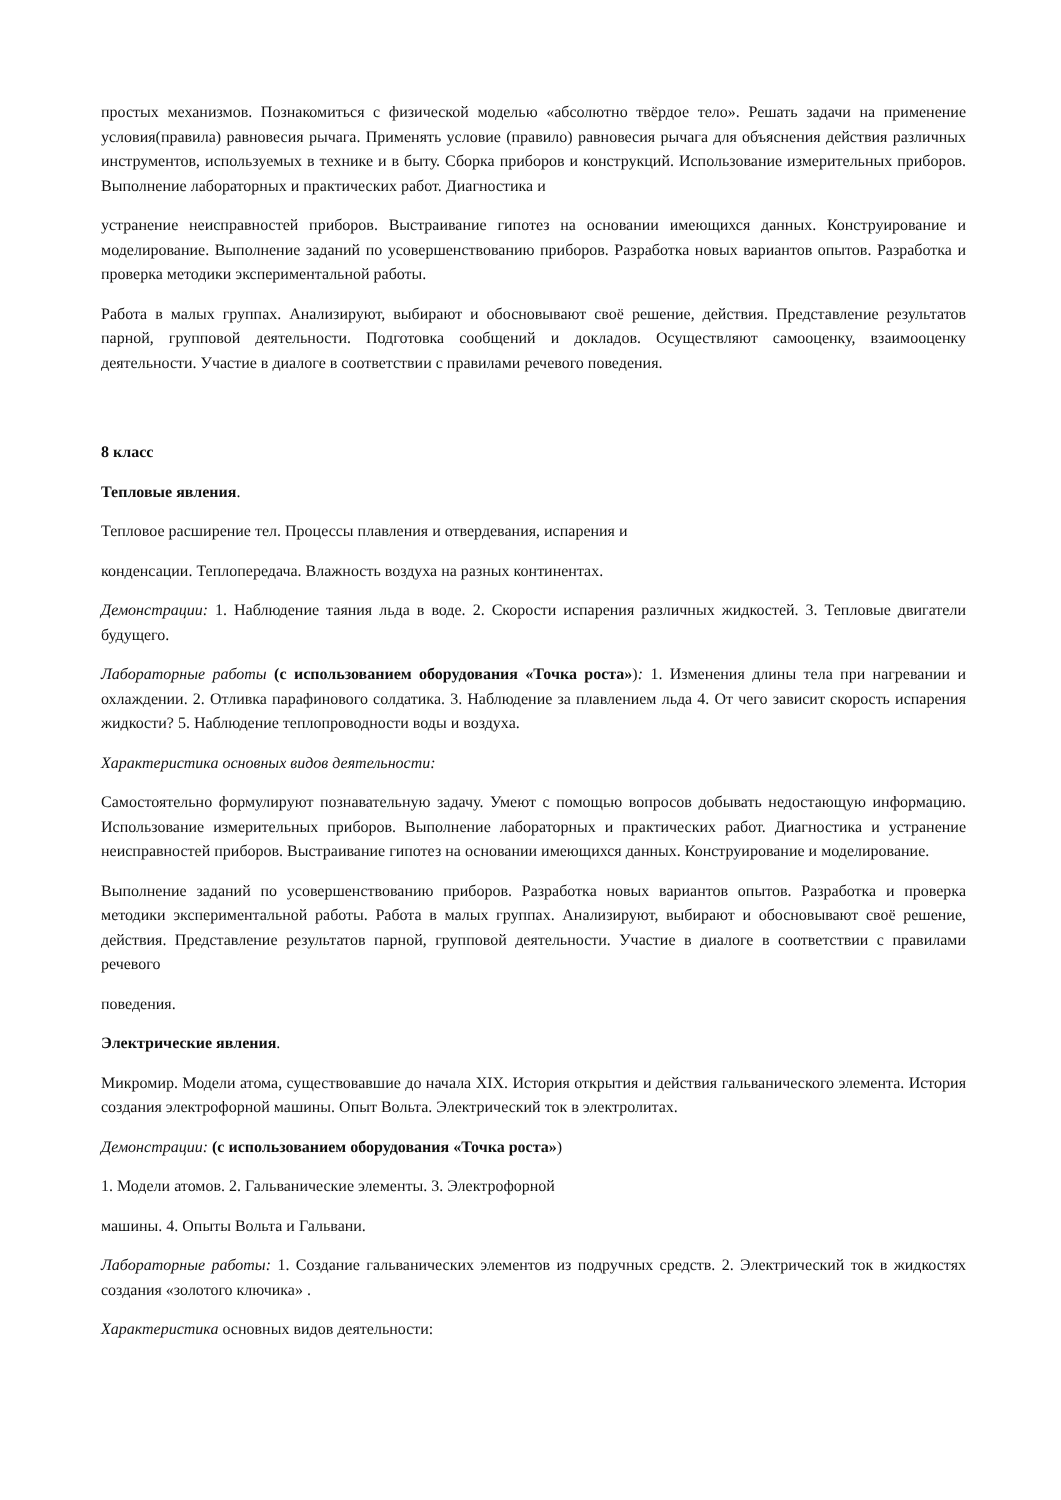простых механизмов. Познакомиться с физической моделью «абсолютно твёрдое тело». Решать задачи на применение условия(правила) равновесия рычага. Применять условие (правило) равновесия рычага для объяснения действия различных инструментов, используемых в технике и в быту. Сборка приборов и конструкций. Использование измерительных приборов. Выполнение лабораторных и практических работ. Диагностика и
устранение неисправностей приборов. Выстраивание гипотез на основании имеющихся данных. Конструирование и моделирование. Выполнение заданий по усовершенствованию приборов. Разработка новых вариантов опытов. Разработка и проверка методики экспериментальной работы.
Работа в малых группах. Анализируют, выбирают и обосновывают своё решение, действия. Представление результатов парной, групповой деятельности. Подготовка сообщений и докладов. Осуществляют самооценку, взаимооценку деятельности. Участие в диалоге в соответствии с правилами речевого поведения.
8 класс
Тепловые явления.
Тепловое расширение тел. Процессы плавления и отвердевания, испарения и
конденсации. Теплопередача. Влажность воздуха на разных континентах.
Демонстрации: 1. Наблюдение таяния льда в воде. 2. Скорости испарения различных жидкостей. 3. Тепловые двигатели будущего.
Лабораторные работы (с использованием оборудования «Точка роста»): 1. Изменения длины тела при нагревании и охлаждении. 2. Отливка парафинового солдатика. 3. Наблюдение за плавлением льда 4. От чего зависит скорость испарения жидкости? 5. Наблюдение теплопроводности воды и воздуха.
Характеристика основных видов деятельности:
Самостоятельно формулируют познавательную задачу. Умеют с помощью вопросов добывать недостающую информацию. Использование измерительных приборов. Выполнение лабораторных и практических работ. Диагностика и устранение неисправностей приборов. Выстраивание гипотез на основании имеющихся данных. Конструирование и моделирование.
Выполнение заданий по усовершенствованию приборов. Разработка новых вариантов опытов. Разработка и проверка методики экспериментальной работы. Работа в малых группах. Анализируют, выбирают и обосновывают своё решение, действия. Представление результатов парной, групповой деятельности. Участие в диалоге в соответствии с правилами речевого
поведения.
Электрические явления.
Микромир. Модели атома, существовавшие до начала XIX. История открытия и действия гальванического элемента. История создания электрофорной машины. Опыт Вольта. Электрический ток в электролитах.
Демонстрации: (с использованием оборудования «Точка роста»)
1. Модели атомов. 2. Гальванические элементы. 3. Электрофорной
машины. 4. Опыты Вольта и Гальвани.
Лабораторные работы: 1. Создание гальванических элементов из подручных средств. 2. Электрический ток в жидкостях создания «золотого ключика» .
Характеристика основных видов деятельности: